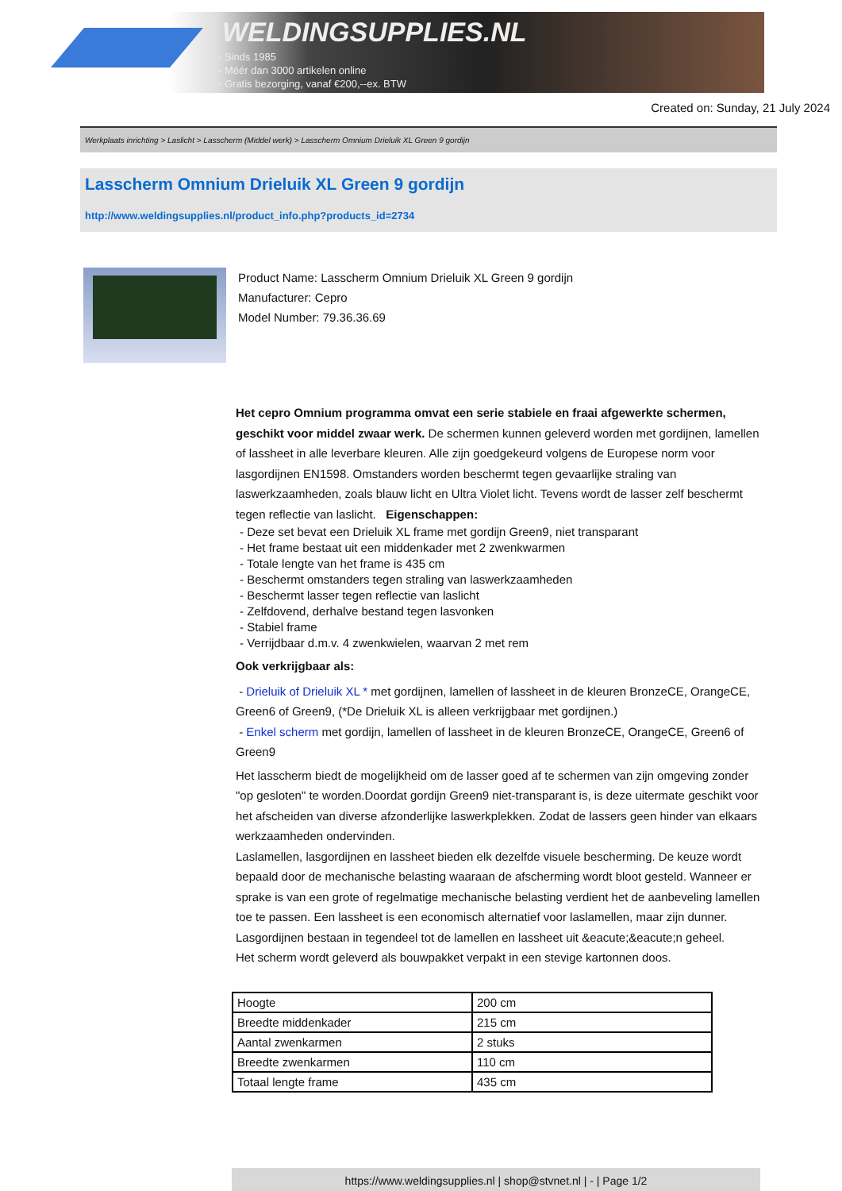WELDINGSUPPLIES.NL
- Sinds 1985
- Méér dan 3000 artikelen online
- Gratis bezorging, vanaf €200,--ex. BTW
Created on: Sunday, 21 July 2024
Werkplaats inrichting > Laslicht > Lasscherm (Middel werk) > Lasscherm Omnium Drieluik XL Green 9 gordijn
Lasscherm Omnium Drieluik XL Green 9 gordijn
http://www.weldingsupplies.nl/product_info.php?products_id=2734
Product Name: Lasscherm Omnium Drieluik XL Green 9 gordijn
Manufacturer: Cepro
Model Number: 79.36.36.69
Het cepro Omnium programma omvat een serie stabiele en fraai afgewerkte schermen, geschikt voor middel zwaar werk. De schermen kunnen geleverd worden met gordijnen, lamellen of lassheet in alle leverbare kleuren. Alle zijn goedgekeurd volgens de Europese norm voor lasgordijnen EN1598. Omstanders worden beschermt tegen gevaarlijke straling van laswerkzaamheden, zoals blauw licht en Ultra Violet licht. Tevens wordt de lasser zelf beschermt tegen reflectie van laslicht. Eigenschappen:
- Deze set bevat een Drieluik XL frame met gordijn Green9, niet transparant
- Het frame bestaat uit een middenkader met 2 zwenkwarmen
- Totale lengte van het frame is 435 cm
- Beschermt omstanders tegen straling van laswerkzaamheden
- Beschermt lasser tegen reflectie van laslicht
- Zelfdovend, derhalve bestand tegen lasvonken
- Stabiel frame
- Verrijdbaar d.m.v. 4 zwenkwielen, waarvan 2 met rem
Ook verkrijgbaar als:
- Drieluik of Drieluik XL * met gordijnen, lamellen of lassheet in de kleuren BronzeCE, OrangeCE, Green6 of Green9, (*De Drieluik XL is alleen verkrijgbaar met gordijnen.)
- Enkel scherm met gordijn, lamellen of lassheet in de kleuren BronzeCE, OrangeCE, Green6 of Green9
Het lasscherm biedt de mogelijkheid om de lasser goed af te schermen van zijn omgeving zonder "op gesloten" te worden.Doordat gordijn Green9 niet-transparant is, is deze uitermate geschikt voor het afscheiden van diverse afzonderlijke laswerkplekken. Zodat de lassers geen hinder van elkaars werkzaamheden ondervinden.
Laslamellen, lasgordijnen en lassheet bieden elk dezelfde visuele bescherming. De keuze wordt bepaald door de mechanische belasting waaraan de afscherming wordt bloot gesteld. Wanneer er sprake is van een grote of regelmatige mechanische belasting verdient het de aanbeveling lamellen toe te passen. Een lassheet is een economisch alternatief voor laslamellen, maar zijn dunner. Lasgordijnen bestaan in tegendeel tot de lamellen en lassheet uit &eacute;&eacute;n geheel.
Het scherm wordt geleverd als bouwpakket verpakt in een stevige kartonnen doos.
| Hoogte | 200 cm |
| Breedte middenkader | 215 cm |
| Aantal zwenkarmen | 2 stuks |
| Breedte zwenkarmen | 110 cm |
| Totaal lengte frame | 435 cm |
https://www.weldingsupplies.nl | shop@stvnet.nl | - | Page 1/2